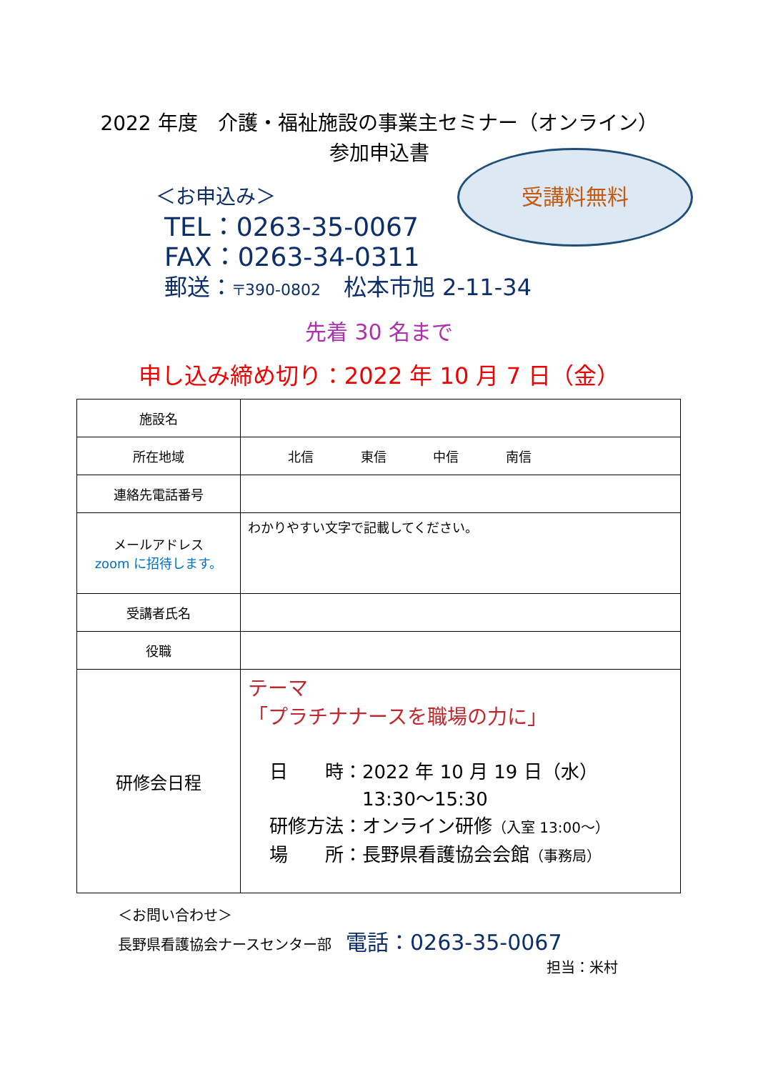2022 年度　介護・福祉施設の事業主セミナー（オンライン）
参加申込書
受講料無料
＜お申込み＞
TEL：0263-35-0067
FAX：0263-34-0311
郵送：〒390-0802　松本市旭 2-11-34
先着 30 名まで
申し込み締め切り：2022 年 10 月 7 日（金）
| 施設名 | |
| 所在地域 | 北信 東信 中信 南信 |
| 連絡先電話番号 | |
| メールアドレス zoom に招待します。 | わかりやすい文字で記載してください。 |
| 受講者氏名 | |
| 役職 | |
| 研修会日程 | テーマ 「プラチナナースを職場の力に」 日 時：2022 年 10 月 19 日（水） 13:30～15:30 研修方法：オンライン研修 （入室 13:00～） 場 所：長野県看護協会会館 （事務局） |
＜お問い合わせ＞
長野県看護協会ナースセンター部　電話：0263-35-0067
担当：米村